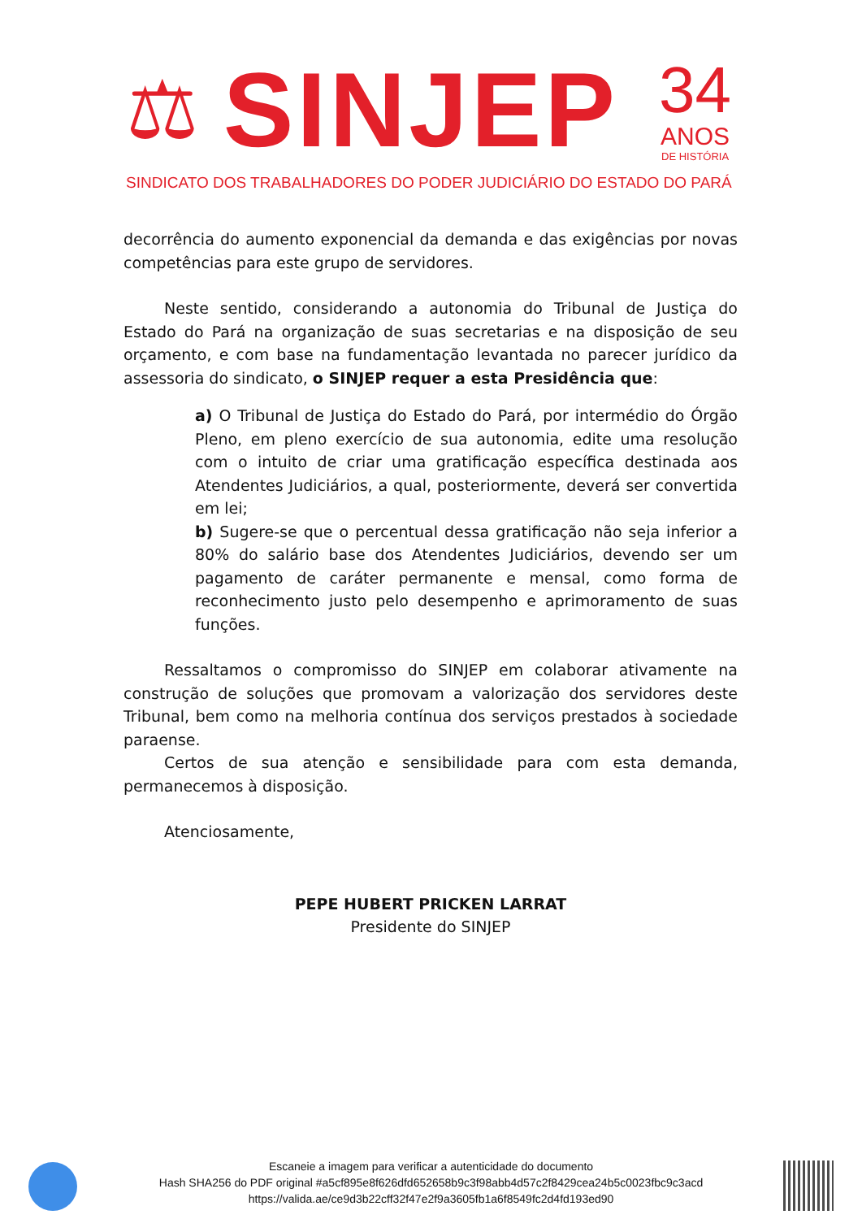⚖ SINJEP
34
ANOS
DE HISTÓRIA
SINDICATO DOS TRABALHADORES DO PODER JUDICIÁRIO DO ESTADO DO PARÁ
decorrência do aumento exponencial da demanda e das exigências por novas competências para este grupo de servidores.
Neste sentido, considerando a autonomia do Tribunal de Justiça do Estado do Pará na organização de suas secretarias e na disposição de seu orçamento, e com base na fundamentação levantada no parecer jurídico da assessoria do sindicato, o SINJEP requer a esta Presidência que:
a) O Tribunal de Justiça do Estado do Pará, por intermédio do Órgão Pleno, em pleno exercício de sua autonomia, edite uma resolução com o intuito de criar uma gratificação específica destinada aos Atendentes Judiciários, a qual, posteriormente, deverá ser convertida em lei;
b) Sugere-se que o percentual dessa gratificação não seja inferior a 80% do salário base dos Atendentes Judiciários, devendo ser um pagamento de caráter permanente e mensal, como forma de reconhecimento justo pelo desempenho e aprimoramento de suas funções.
Ressaltamos o compromisso do SINJEP em colaborar ativamente na construção de soluções que promovam a valorização dos servidores deste Tribunal, bem como na melhoria contínua dos serviços prestados à sociedade paraense.
Certos de sua atenção e sensibilidade para com esta demanda, permanecemos à disposição.
Atenciosamente,
PEPE HUBERT PRICKEN LARRAT
Presidente do SINJEP
Escaneie a imagem para verificar a autenticidade do documento
Hash SHA256 do PDF original #a5cf895e8f626dfd652658b9c3f98abb4d57c2f8429cea24b5c0023fbc9c3acd
https://valida.ae/ce9d3b22cff32f47e2f9a3605fb1a6f8549fc2d4fd193ed90